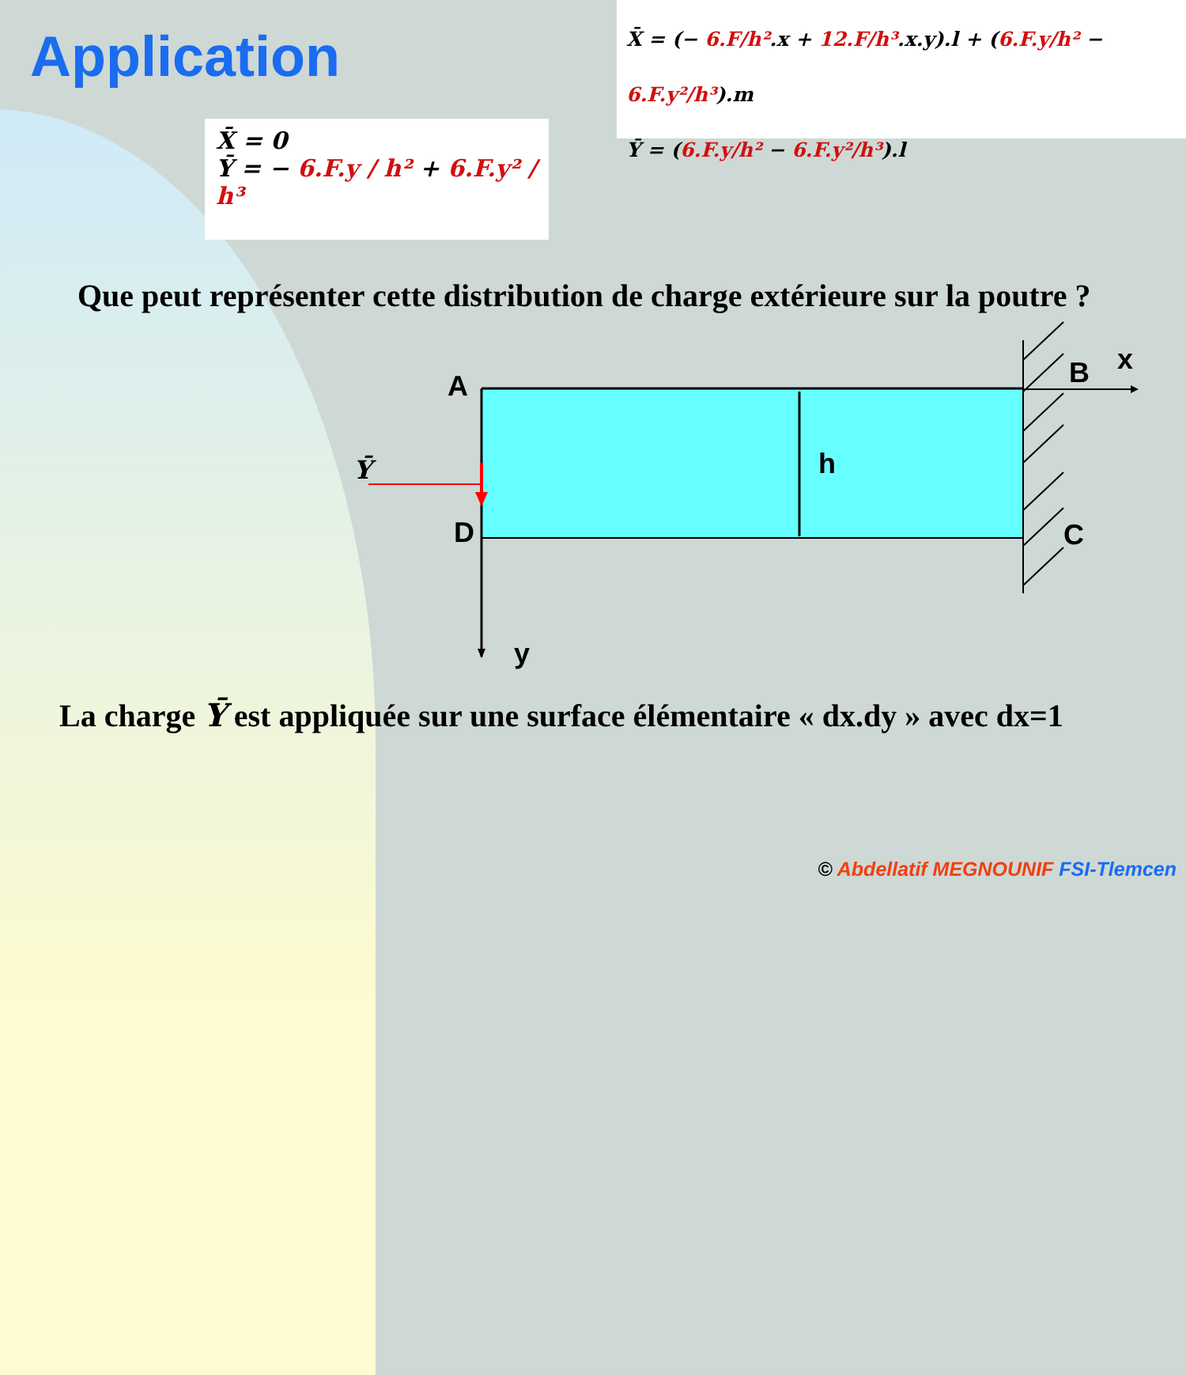Application
X̄ = 0
Ȳ = − 6.F.y / h² + 6.F.y² / h³
X̄ = (− 6.F/h².x + 12.F/h³.x.y).l + (6.F.y/h² − 6.F.y²/h³).m
Ȳ = (6.F.y/h² − 6.F.y²/h³).l
Que peut représenter cette distribution de charge extérieure sur la poutre ?
A B x
C
D
h
y
Ȳ
La charge Ȳ est appliquée sur une surface élémentaire « dx.dy » avec dx=1
© Abdellatif MEGNOUNIF FSI-Tlemcen